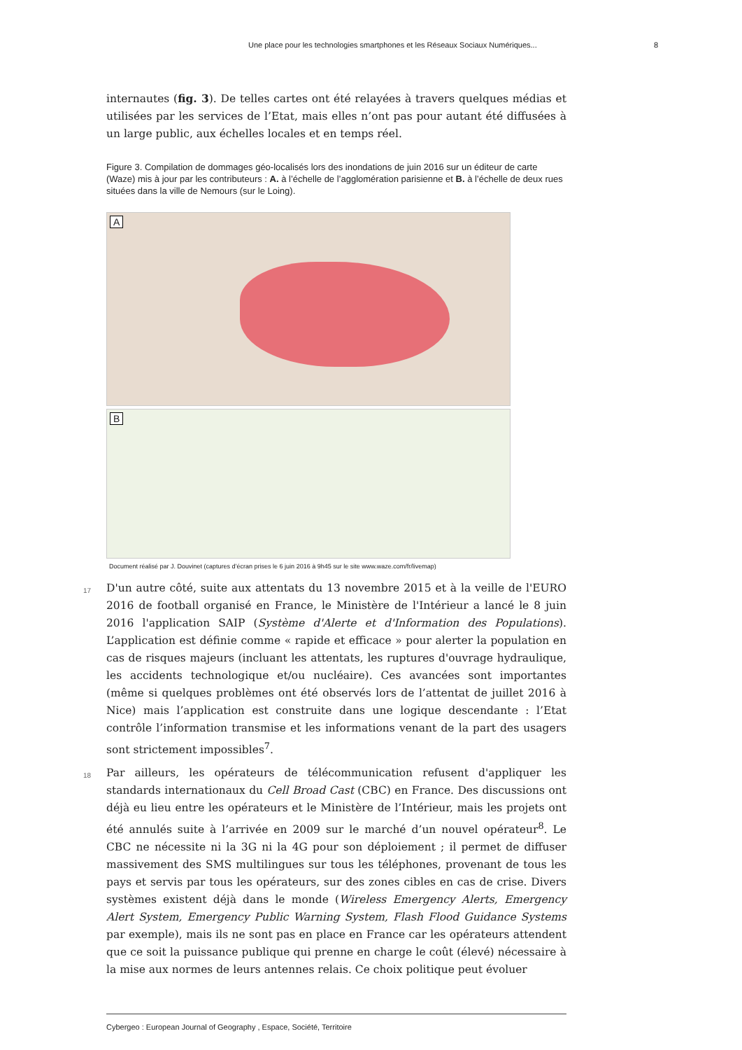Une place pour les technologies smartphones et les Réseaux Sociaux Numériques... 8
internautes (fig. 3). De telles cartes ont été relayées à travers quelques médias et utilisées par les services de l’Etat, mais elles n’ont pas pour autant été diffusées à un large public, aux échelles locales et en temps réel.
Figure 3. Compilation de dommages géo-localisés lors des inondations de juin 2016 sur un éditeur de carte (Waze) mis à jour par les contributeurs : A. à l’échelle de l’agglomération parisienne et B. à l’échelle de deux rues situées dans la ville de Nemours (sur le Loing).
A
B
Document réalisé par J. Douvinet (captures d’écran prises le 6 juin 2016 à 9h45 sur le site www.waze.com/fr/livemap)
17 D'un autre côté, suite aux attentats du 13 novembre 2015 et à la veille de l'EURO 2016 de football organisé en France, le Ministère de l'Intérieur a lancé le 8 juin 2016 l'application SAIP (Système d'Alerte et d'Information des Populations). L’application est définie comme « rapide et efficace » pour alerter la population en cas de risques majeurs (incluant les attentats, les ruptures d'ouvrage hydraulique, les accidents technologique et/ou nucléaire). Ces avancées sont importantes (même si quelques problèmes ont été observés lors de l’attentat de juillet 2016 à Nice) mais l’application est construite dans une logique descendante : l’Etat contrôle l’information transmise et les informations venant de la part des usagers sont strictement impossibles<sup>7</sup>.
18 Par ailleurs, les opérateurs de télécommunication refusent d'appliquer les standards internationaux du Cell Broad Cast (CBC) en France. Des discussions ont déjà eu lieu entre les opérateurs et le Ministère de l’Intérieur, mais les projets ont été annulés suite à l’arrivée en 2009 sur le marché d’un nouvel opérateur<sup>8</sup>. Le CBC ne nécessite ni la 3G ni la 4G pour son déploiement ; il permet de diffuser massivement des SMS multilingues sur tous les téléphones, provenant de tous les pays et servis par tous les opérateurs, sur des zones cibles en cas de crise. Divers systèmes existent déjà dans le monde (Wireless Emergency Alerts, Emergency Alert System, Emergency Public Warning System, Flash Flood Guidance Systems par exemple), mais ils ne sont pas en place en France car les opérateurs attendent que ce soit la puissance publique qui prenne en charge le coût (élevé) nécessaire à la mise aux normes de leurs antennes relais. Ce choix politique peut évoluer
Cybergeo : European Journal of Geography , Espace, Société, Territoire